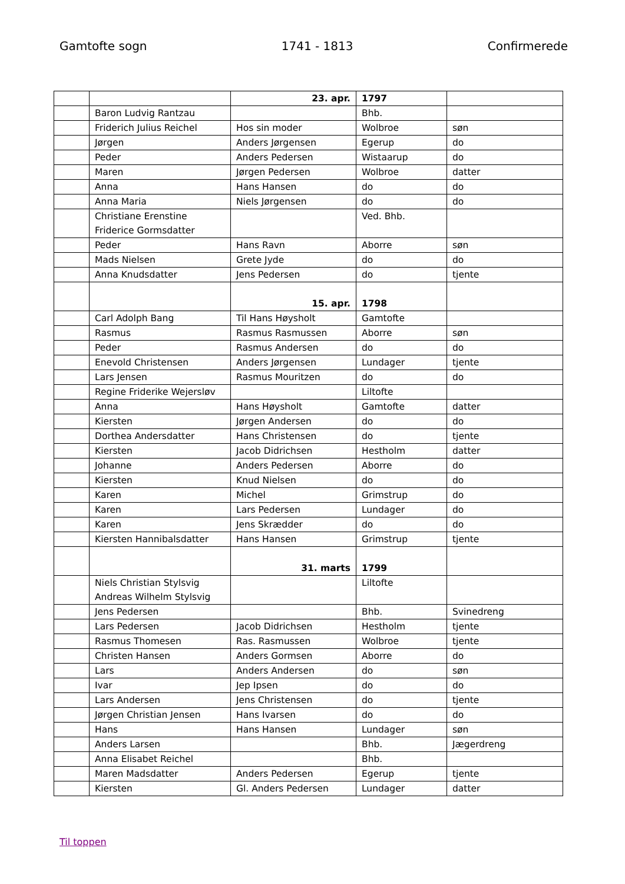Gamtofte sogn 1741 - 1813 Confirmerede
| | | 23. apr. | 1797 | |
| | Baron Ludvig Rantzau | | Bhb. | |
| | Friderich Julius Reichel | Hos sin moder | Wolbroe | søn |
| | Jørgen | Anders Jørgensen | Egerup | do |
| | Peder | Anders Pedersen | Wistaarup | do |
| | Maren | Jørgen Pedersen | Wolbroe | datter |
| | Anna | Hans Hansen | do | do |
| | Anna Maria | Niels Jørgensen | do | do |
| | Christiane Erenstine Friderice Gormsdatter | | Ved. Bhb. | |
| | Peder | Hans Ravn | Aborre | søn |
| | Mads Nielsen | Grete Jyde | do | do |
| | Anna Knudsdatter | Jens Pedersen | do | tjente |
| | | 15. apr. | 1798 | |
| | Carl Adolph Bang | Til Hans Høysholt | Gamtofte | |
| | Rasmus | Rasmus Rasmussen | Aborre | søn |
| | Peder | Rasmus Andersen | do | do |
| | Enevold Christensen | Anders Jørgensen | Lundager | tjente |
| | Lars Jensen | Rasmus Mouritzen | do | do |
| | Regine Friderike Wejersløv | | Liltofte | |
| | Anna | Hans Høysholt | Gamtofte | datter |
| | Kiersten | Jørgen Andersen | do | do |
| | Dorthea Andersdatter | Hans Christensen | do | tjente |
| | Kiersten | Jacob Didrichsen | Hestholm | datter |
| | Johanne | Anders Pedersen | Aborre | do |
| | Kiersten | Knud Nielsen | do | do |
| | Karen | Michel | Grimstrup | do |
| | Karen | Lars Pedersen | Lundager | do |
| | Karen | Jens Skrædder | do | do |
| | Kiersten Hannibalsdatter | Hans Hansen | Grimstrup | tjente |
| | | 31. marts | 1799 | |
| | Niels Christian Stylsvig Andreas Wilhelm Stylsvig | | Liltofte | |
| | Jens Pedersen | | Bhb. | Svinedreng |
| | Lars Pedersen | Jacob Didrichsen | Hestholm | tjente |
| | Rasmus Thomesen | Ras. Rasmussen | Wolbroe | tjente |
| | Christen Hansen | Anders Gormsen | Aborre | do |
| | Lars | Anders Andersen | do | søn |
| | Ivar | Jep Ipsen | do | do |
| | Lars Andersen | Jens Christensen | do | tjente |
| | Jørgen Christian Jensen | Hans Ivarsen | do | do |
| | Hans | Hans Hansen | Lundager | søn |
| | Anders Larsen | | Bhb. | Jægerdreng |
| | Anna Elisabet Reichel | | Bhb. | |
| | Maren Madsdatter | Anders Pedersen | Egerup | tjente |
| | Kiersten | Gl. Anders Pedersen | Lundager | datter |
Til toppen